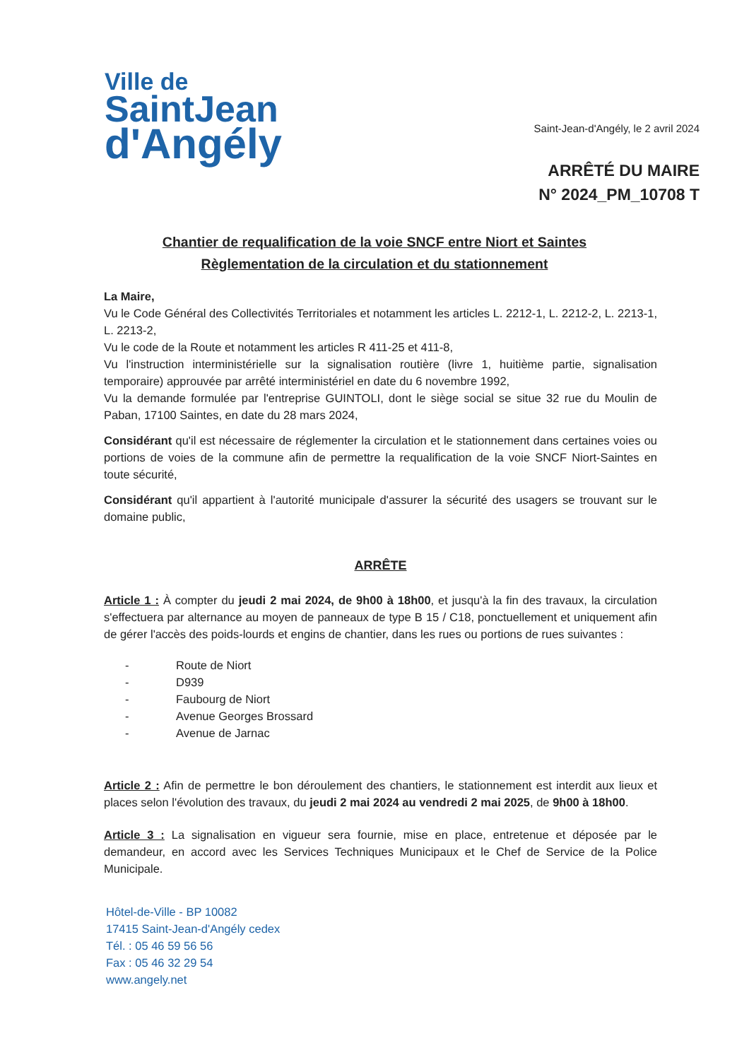Ville de
SaintJean
d'Angély
Saint-Jean-d'Angély, le 2 avril 2024
ARRÊTÉ DU MAIRE
N° 2024_PM_10708 T
Chantier de requalification de la voie SNCF entre Niort et Saintes
Règlementation de la circulation et du stationnement
La Maire,
Vu le Code Général des Collectivités Territoriales et notamment les articles L. 2212-1, L. 2212-2, L. 2213-1, L. 2213-2,
Vu le code de la Route et notamment les articles R 411-25 et 411-8,
Vu l'instruction interministérielle sur la signalisation routière (livre 1, huitième partie, signalisation temporaire) approuvée par arrêté interministériel en date du 6 novembre 1992,
Vu la demande formulée par l'entreprise GUINTOLI, dont le siège social se situe 32 rue du Moulin de Paban, 17100 Saintes, en date du 28 mars 2024,
Considérant qu'il est nécessaire de réglementer la circulation et le stationnement dans certaines voies ou portions de voies de la commune afin de permettre la requalification de la voie SNCF Niort-Saintes en toute sécurité,
Considérant qu'il appartient à l'autorité municipale d'assurer la sécurité des usagers se trouvant sur le domaine public,
ARRÊTE
Article 1 : À compter du jeudi 2 mai 2024, de 9h00 à 18h00, et jusqu'à la fin des travaux, la circulation s'effectuera par alternance au moyen de panneaux de type B 15 / C18, ponctuellement et uniquement afin de gérer l'accès des poids-lourds et engins de chantier, dans les rues ou portions de rues suivantes :
- Route de Niort
- D939
- Faubourg de Niort
- Avenue Georges Brossard
- Avenue de Jarnac
Article 2 : Afin de permettre le bon déroulement des chantiers, le stationnement est interdit aux lieux et places selon l'évolution des travaux, du jeudi 2 mai 2024 au vendredi 2 mai 2025, de 9h00 à 18h00.
Article 3 : La signalisation en vigueur sera fournie, mise en place, entretenue et déposée par le demandeur, en accord avec les Services Techniques Municipaux et le Chef de Service de la Police Municipale.
Hôtel-de-Ville - BP 10082
17415 Saint-Jean-d'Angély cedex
Tél. : 05 46 59 56 56
Fax : 05 46 32 29 54
www.angely.net